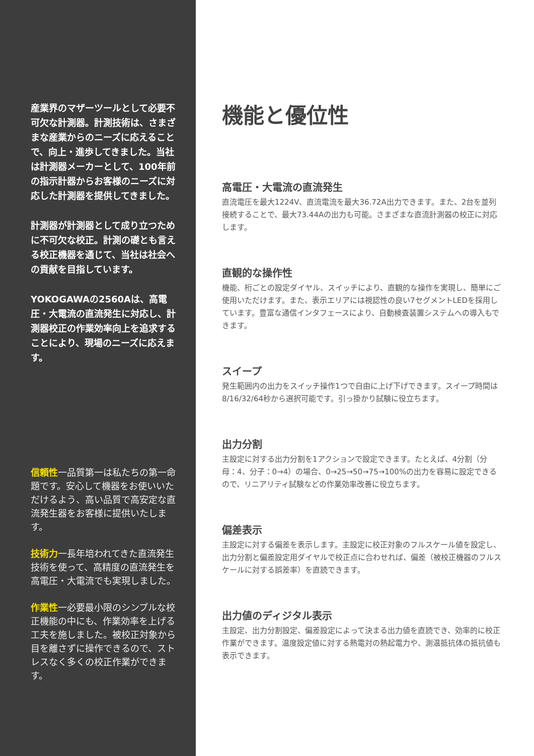産業界のマザーツールとして必要不可欠な計測器。計測技術は、さまざまな産業からのニーズに応えることで、向上・進歩してきました。当社は計測器メーカーとして、100年前の指示計器からお客様のニーズに対応した計測器を提供してきました。
計測器が計測器として成り立つために不可欠な校正。計測の礎とも言える校正機器を通じて、当社は社会への貢献を目指しています。
YOKOGAWAの2560Aは、高電圧・大電流の直流発生に対応し、計測器校正の作業効率向上を追求することにより、現場のニーズに応えます。
信頼性一品質第一は私たちの第一命題です。安心して機器をお使いいただけるよう、高い品質で高安定な直流発生器をお客様に提供いたします。
技術力一長年培われてきた直流発生技術を使って、高精度の直流発生を高電圧・大電流でも実現しました。
作業性一必要最小限のシンプルな校正機能の中にも、作業効率を上げる工夫を施しました。被校正対象から目を離さずに操作できるので、ストレスなく多くの校正作業ができます。
機能と優位性
高電圧・大電流の直流発生
直流電圧を最大1224V、直流電流を最大36.72A出力できます。また、2台を並列接続することで、最大73.44Aの出力も可能。さまざまな直流計測器の校正に対応します。
直観的な操作性
機能、桁ごとの設定ダイヤル、スイッチにより、直観的な操作を実現し、簡単にご使用いただけます。また、表示エリアには視認性の良い7セグメントLEDを採用しています。豊富な通信インタフェースにより、自動検査装置システムへの導入もできます。
スイープ
発生範囲内の出力をスイッチ操作1つで自由に上げ下げできます。スイープ時間は8/16/32/64秒から選択可能です。引っ掛かり試験に役立ちます。
出力分割
主設定に対する出力分割を1アクションで設定できます。たとえば、4分割（分母：4、分子：0→4）の場合、0→25→50→75→100%の出力を容易に設定できるので、リニアリティ試験などの作業効率改善に役立ちます。
偏差表示
主設定に対する偏差を表示します。主設定に校正対象のフルスケール値を設定し、出力分割と偏差設定用ダイヤルで校正点に合わせれば、偏差（被校正機器のフルスケールに対する誤差率）を直読できます。
出力値のディジタル表示
主設定、出力分割設定、偏差設定によって決まる出力値を直読でき、効率的に校正作業ができます。温度設定値に対する熱電対の熱起電力や、測温抵抗体の抵抗値も表示できます。